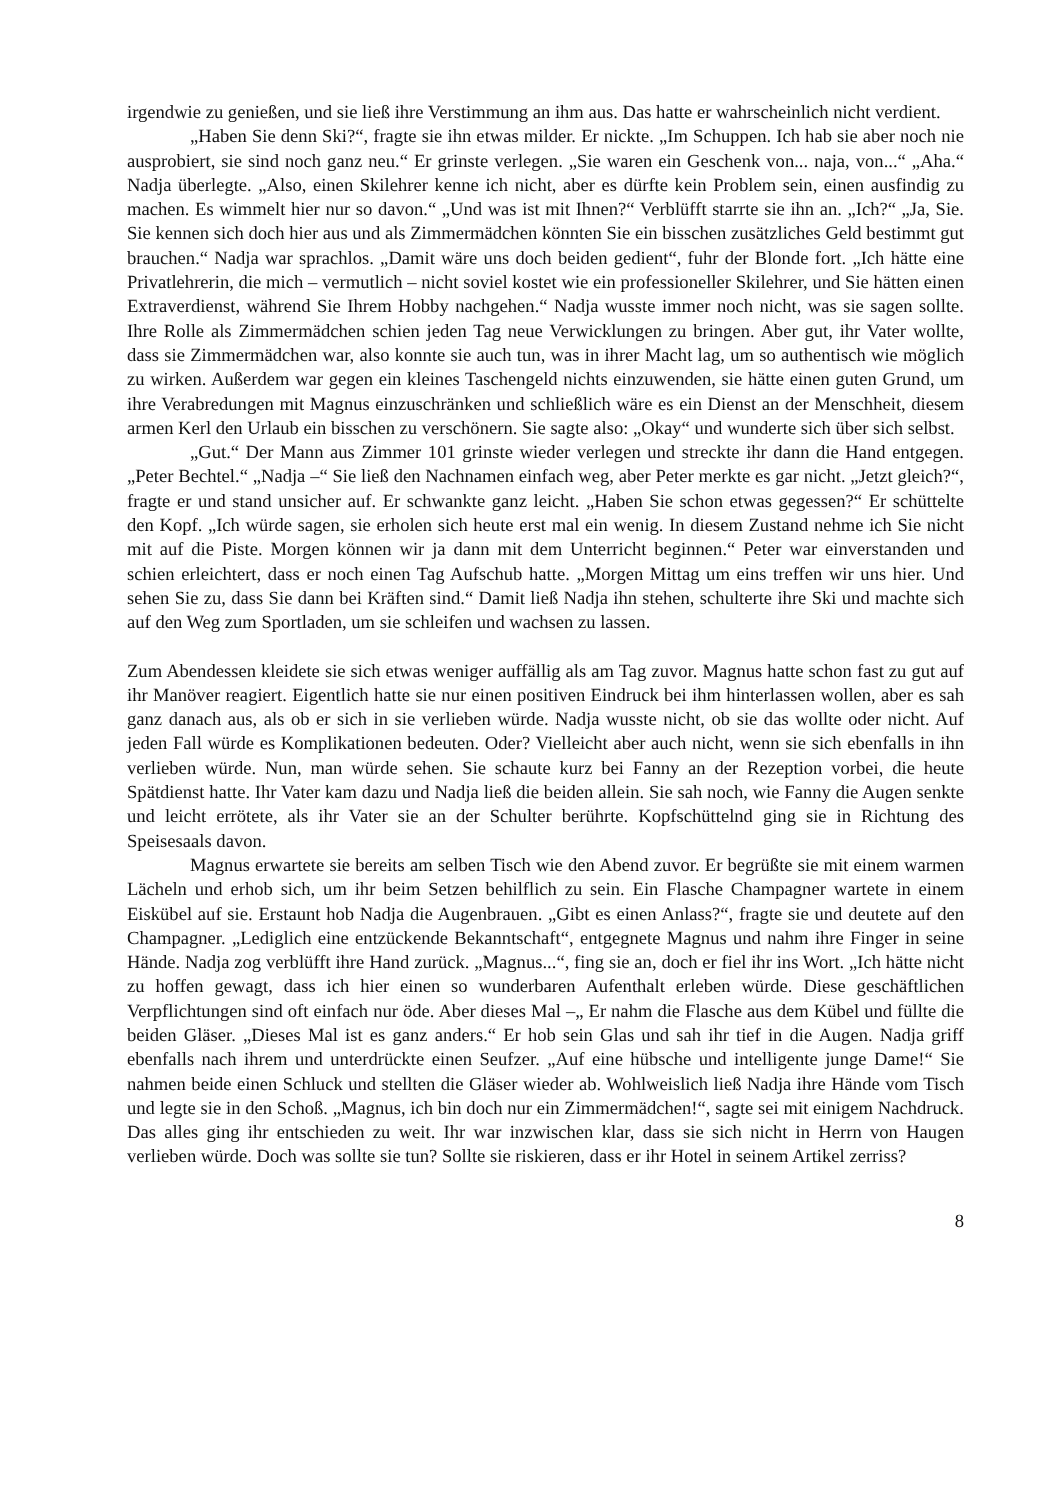irgendwie zu genießen, und sie ließ ihre Verstimmung an ihm aus. Das hatte er wahrscheinlich nicht verdient.
„Haben Sie denn Ski?“, fragte sie ihn etwas milder. Er nickte. „Im Schuppen. Ich hab sie aber noch nie ausprobiert, sie sind noch ganz neu.“ Er grinste verlegen. „Sie waren ein Geschenk von... naja, von...“ „Aha.“ Nadja überlegte. „Also, einen Skilehrer kenne ich nicht, aber es dürfte kein Problem sein, einen ausfindig zu machen. Es wimmelt hier nur so davon.“ „Und was ist mit Ihnen?“ Verblüfft starrte sie ihn an. „Ich?“ „Ja, Sie. Sie kennen sich doch hier aus und als Zimmermädchen könnten Sie ein bisschen zusätzliches Geld bestimmt gut brauchen.“ Nadja war sprachlos. „Damit wäre uns doch beiden gedient“, fuhr der Blonde fort. „Ich hätte eine Privatlehrerin, die mich – vermutlich – nicht soviel kostet wie ein professioneller Skilehrer, und Sie hätten einen Extraverdienst, während Sie Ihrem Hobby nachgehen.“ Nadja wusste immer noch nicht, was sie sagen sollte. Ihre Rolle als Zimmermädchen schien jeden Tag neue Verwicklungen zu bringen. Aber gut, ihr Vater wollte, dass sie Zimmermädchen war, also konnte sie auch tun, was in ihrer Macht lag, um so authentisch wie möglich zu wirken. Außerdem war gegen ein kleines Taschengeld nichts einzuwenden, sie hätte einen guten Grund, um ihre Verabredungen mit Magnus einzuschränken und schließlich wäre es ein Dienst an der Menschheit, diesem armen Kerl den Urlaub ein bisschen zu verschönern. Sie sagte also: „Okay“ und wunderte sich über sich selbst.
„Gut.“ Der Mann aus Zimmer 101 grinste wieder verlegen und streckte ihr dann die Hand entgegen. „Peter Bechtel.“ „Nadja –“ Sie ließ den Nachnamen einfach weg, aber Peter merkte es gar nicht. „Jetzt gleich?“, fragte er und stand unsicher auf. Er schwankte ganz leicht. „Haben Sie schon etwas gegessen?“ Er schüttelte den Kopf. „Ich würde sagen, sie erholen sich heute erst mal ein wenig. In diesem Zustand nehme ich Sie nicht mit auf die Piste. Morgen können wir ja dann mit dem Unterricht beginnen.“ Peter war einverstanden und schien erleichtert, dass er noch einen Tag Aufschub hatte. „Morgen Mittag um eins treffen wir uns hier. Und sehen Sie zu, dass Sie dann bei Kräften sind.“ Damit ließ Nadja ihn stehen, schulterte ihre Ski und machte sich auf den Weg zum Sportladen, um sie schleifen und wachsen zu lassen.
Zum Abendessen kleidete sie sich etwas weniger auffällig als am Tag zuvor. Magnus hatte schon fast zu gut auf ihr Manöver reagiert. Eigentlich hatte sie nur einen positiven Eindruck bei ihm hinterlassen wollen, aber es sah ganz danach aus, als ob er sich in sie verlieben würde. Nadja wusste nicht, ob sie das wollte oder nicht. Auf jeden Fall würde es Komplikationen bedeuten. Oder? Vielleicht aber auch nicht, wenn sie sich ebenfalls in ihn verlieben würde. Nun, man würde sehen. Sie schaute kurz bei Fanny an der Rezeption vorbei, die heute Spätdienst hatte. Ihr Vater kam dazu und Nadja ließ die beiden allein. Sie sah noch, wie Fanny die Augen senkte und leicht errötete, als ihr Vater sie an der Schulter berührte. Kopfschüttelnd ging sie in Richtung des Speisesaals davon.
Magnus erwartete sie bereits am selben Tisch wie den Abend zuvor. Er begrüßte sie mit einem warmen Lächeln und erhob sich, um ihr beim Setzen behilflich zu sein. Ein Flasche Champagner wartete in einem Eiskübel auf sie. Erstaunt hob Nadja die Augenbrauen. „Gibt es einen Anlass?“, fragte sie und deutete auf den Champagner. „Lediglich eine entzückende Bekanntschaft“, entgegnete Magnus und nahm ihre Finger in seine Hände. Nadja zog verblüfft ihre Hand zurück. „Magnus...“, fing sie an, doch er fiel ihr ins Wort. „Ich hätte nicht zu hoffen gewagt, dass ich hier einen so wunderbaren Aufenthalt erleben würde. Diese geschäftlichen Verpflichtungen sind oft einfach nur öde. Aber dieses Mal –„ Er nahm die Flasche aus dem Kübel und füllte die beiden Gläser. „Dieses Mal ist es ganz anders.“ Er hob sein Glas und sah ihr tief in die Augen. Nadja griff ebenfalls nach ihrem und unterdrückte einen Seufzer. „Auf eine hübsche und intelligente junge Dame!“ Sie nahmen beide einen Schluck und stellten die Gläser wieder ab. Wohlweislich ließ Nadja ihre Hände vom Tisch und legte sie in den Schoß. „Magnus, ich bin doch nur ein Zimmermädchen!“, sagte sei mit einigem Nachdruck. Das alles ging ihr entschieden zu weit. Ihr war inzwischen klar, dass sie sich nicht in Herrn von Haugen verlieben würde. Doch was sollte sie tun? Sollte sie riskieren, dass er ihr Hotel in seinem Artikel zerriss?
8